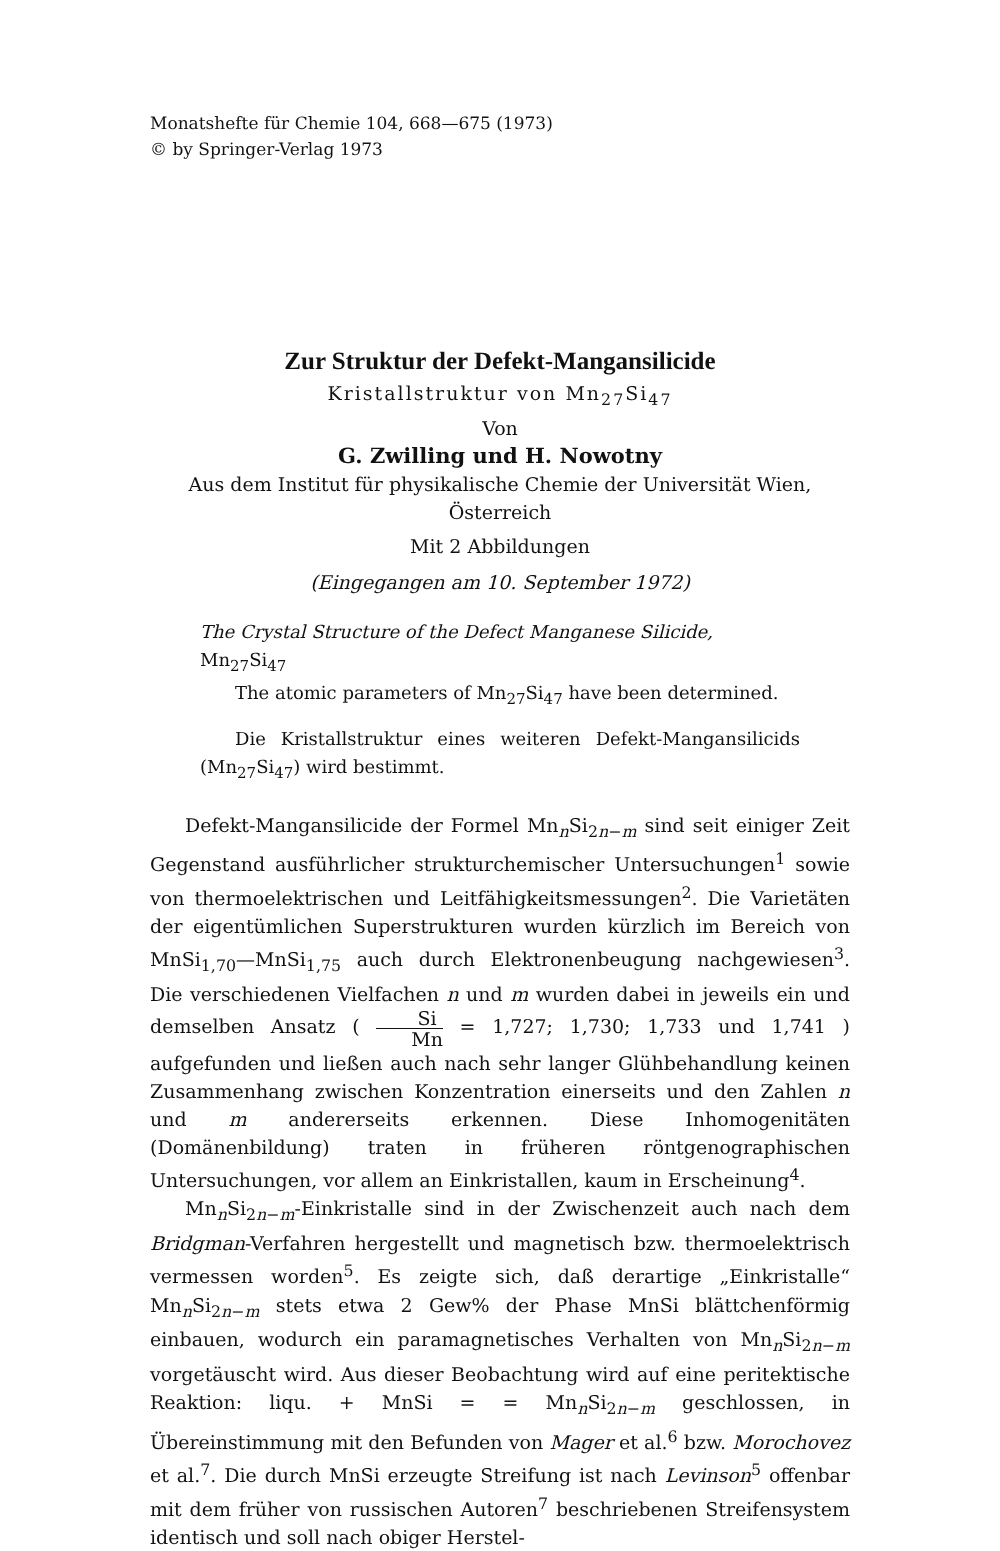Monatshefte für Chemie 104, 668—675 (1973)
© by Springer-Verlag 1973
Zur Struktur der Defekt-Mangansilicide
Kristallstruktur von Mn<sub>27</sub>Si<sub>47</sub>
Von
G. Zwilling und H. Nowotny
Aus dem Institut für physikalische Chemie der Universität Wien, Österreich
Mit 2 Abbildungen
(Eingegangen am 10. September 1972)
The Crystal Structure of the Defect Manganese Silicide, Mn<sub>27</sub>Si<sub>47</sub>
The atomic parameters of Mn<sub>27</sub>Si<sub>47</sub> have been determined.
Die Kristallstruktur eines weiteren Defekt-Mangansilicids (Mn<sub>27</sub>Si<sub>47</sub>) wird bestimmt.
Defekt-Mangansilicide der Formel Mn<sub>n</sub>Si<sub>2n−m</sub> sind seit einiger Zeit Gegenstand ausführlicher strukturchemischer Untersuchungen<sup>1</sup> sowie von thermoelektrischen und Leitfähigkeitsmessungen<sup>2</sup>. Die Varietäten der eigentümlichen Superstrukturen wurden kürzlich im Bereich von MnSi<sub>1,70</sub>—MnSi<sub>1,75</sub> auch durch Elektronenbeugung nachgewiesen<sup>3</sup>. Die verschiedenen Vielfachen n und m wurden dabei in jeweils ein und demselben Ansatz ( Si Mn = 1,727; 1,730; 1,733 und 1,741 ) aufgefunden und ließen auch nach sehr langer Glühbehandlung keinen Zusammenhang zwischen Konzentration einerseits und den Zahlen n und m andererseits erkennen. Diese Inhomogenitäten (Domänenbildung) traten in früheren röntgenographischen Untersuchungen, vor allem an Einkristallen, kaum in Erscheinung<sup>4</sup>.
Mn<sub>n</sub>Si<sub>2n−m</sub>-Einkristalle sind in der Zwischenzeit auch nach dem Bridgman-Verfahren hergestellt und magnetisch bzw. thermoelektrisch vermessen worden<sup>5</sup>. Es zeigte sich, daß derartige „Einkristalle“ Mn<sub>n</sub>Si<sub>2n−m</sub> stets etwa 2 Gew% der Phase MnSi blättchenförmig einbauen, wodurch ein paramagnetisches Verhalten von Mn<sub>n</sub>Si<sub>2n−m</sub> vorgetäuscht wird. Aus dieser Beobachtung wird auf eine peritektische Reaktion: liqu. + MnSi = = Mn<sub>n</sub>Si<sub>2n−m</sub> geschlossen, in Übereinstimmung mit den Befunden von Mager et al.<sup>6</sup> bzw. Morochovez et al.<sup>7</sup>. Die durch MnSi erzeugte Streifung ist nach Levinson<sup>5</sup> offenbar mit dem früher von russischen Autoren<sup>7</sup> beschriebenen Streifensystem identisch und soll nach obiger Herstel-